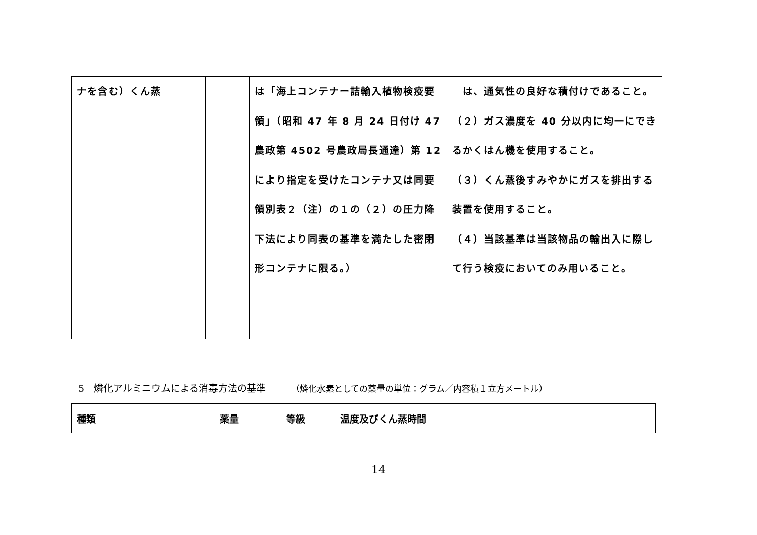| ナを含む）くん蒸 | | | は「海上コンテナー詰輸入植物検疫要領」（昭和 47 年 8 月 24 日付け 47 農政第 4502 号農政局長通達）第 12 により指定を受けたコンテナ又は同要領別表２（注）の１の（２）の圧力降下法により同表の基準を満たした密閉形コンテナに限る。） | は、通気性の良好な積付けであること。 （２）ガス濃度を 40 分以内に均一にできるかくはん機を使用すること。 （３）くん蒸後すみやかにガスを排出する装置を使用すること。 （４）当該基準は当該物品の輸出入に際して行う検疫においてのみ用いること。 |
5　燐化アルミニウムによる消毒方法の基準 （燐化水素としての薬量の単位：グラム／内容積１立方メートル）
| 種類 | 薬量 | 等級 | 温度及びくん蒸時間 |
| --- | --- | --- | --- |
14